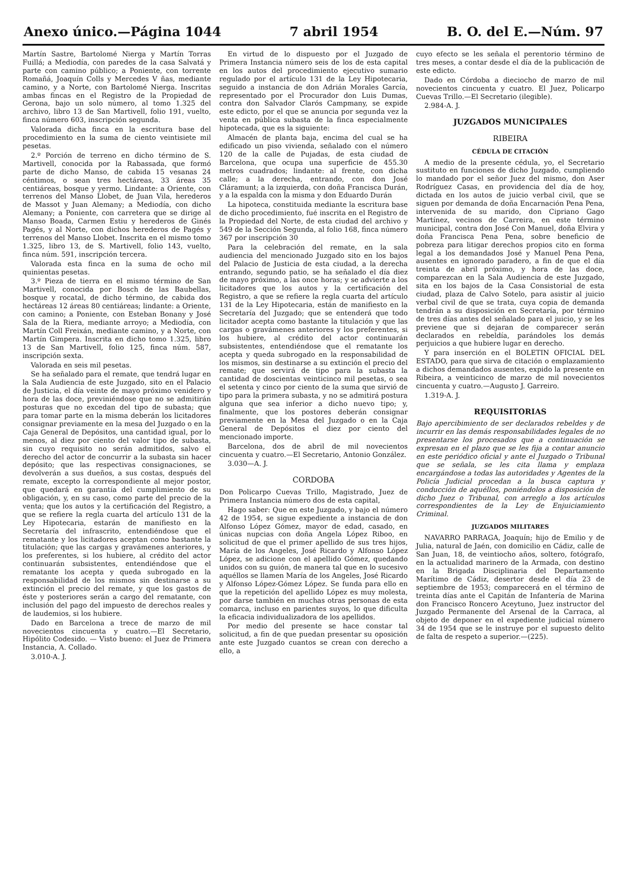Anexo único.—Página 1044 7 abril 1954 B. O. del E.—Núm. 97
Martín Sastre, Bartolomé Nierga y Martín Torras Fuillá; a Mediodía, con paredes de la casa Salvatá y parte con camino público; a Poniente, con torrente Romañá, Joaquín Colls y Mercedes V ñas, mediante camino, y a Norte, con Bartolomé Nierga. Inscritas ambas fincas en el Registro de la Propiedad de Gerona, bajo un solo número, al tomo 1.325 del archivo, libro 13 de San Martivell, folio 191, vuelto, finca número 603, inscripción segunda.
Valorada dicha finca en la escritura base del procedimiento en la suma de ciento veintisiete mil pesetas.
2.º Porción de terreno en dicho término de S. Martivell, conocida por la Rabassada, que formó parte de dicho Manso, de cabida 15 vesanas 24 céntimos, o sean tres hectáreas, 33 áreas 35 centiáreas, bosque y yermo. Lindante: a Oriente, con terrenos del Manso Llobet, de Juan Vila, herederos de Massot y Juan Alemany; a Mediodía, con dicho Alemany; a Poniente, con carretera que se dirige al Manso Boada, Carmen Estiu y herederos de Ginés Pagés, y al Norte, con dichos herederos de Pagés y terrenos del Manso Llobet. Inscrita en el mismo tomo 1.325, libro 13, de S. Martivell, folio 143, vuelto, finca núm. 591, inscripción tercera.
Valorada esta finca en la suma de ocho mil quinientas pesetas.
3.º Pieza de tierra en el mismo término de San Martivell, conocida por Bosch de las Baubellas, bosque y rocatal, de dicho término, de cabida dos hectáreas 12 áreas 80 centiáreas; lindante: a Oriente, con camino; a Poniente, con Esteban Bonany y José Sala de la Riera, mediante arroyo; a Mediodía, con Martín Coll Freixán, mediante camino, y a Norte, con Martín Gimpera. Inscrita en dicho tomo 1.325, libro 13 de San Martivell, folio 125, finca núm. 587, inscripción sexta.
Valorada en seis mil pesetas.
Se ha señalado para el remate, que tendrá lugar en la Sala Audiencia de este Juzgado, sito en el Palacio de Justicia, el día veinte de mayo próximo venidero y hora de las doce, previniéndose que no se admitirán posturas que no excedan del tipo de subasta; que para tomar parte en la misma deberán los licitadores consignar previamente en la mesa del Juzgado o en la Caja General de Depósitos, una cantidad igual, por lo menos, al diez por ciento del valor tipo de subasta, sin cuyo requisito no serán admitidos, salvo el derecho del actor de concurrir a la subasta sin hacer depósito; que las respectivas consignaciones, se devolverán a sus dueños, a sus costas, después del remate, excepto la correspondiente al mejor postor, que quedará en garantía del cumplimiento de su obligación, y, en su caso, como parte del precio de la venta; que los autos y la certificación del Registro, a que se refiere la regla cuarta del artículo 131 de la Ley Hipotecaria, estarán de manifiesto en la Secretaría del infrascrito, entendiéndose que el rematante y los licitadores aceptan como bastante la titulación; que las cargas y gravámenes anteriores, y los preferentes, si los hubiere, al crédito del actor continuarán subsistentes, entendiéndose que el rematante los acepta y queda subrogado en la responsabilidad de los mismos sin destinarse a su extinción el precio del remate, y que los gastos de éste y posteriores serán a cargo del rematante, con inclusión del pago del impuesto de derechos reales y de laudemios, si los hubiere.
Dado en Barcelona a trece de marzo de mil novecientos cincuenta y cuatro.—El Secretario, Hipólito Codesido. — Visto bueno: el Juez de Primera Instancia, A. Collado.
3.010-A. J.
En virtud de lo dispuesto por el Juzgado de Primera Instancia número seis de los de esta capital en los autos del procedimiento ejecutivo sumario regulado por el artículo 131 de la Ley Hipotecaria, seguido a instancia de don Adrián Morales García, representado por el Procurador don Luis Dumas, contra don Salvador Clarós Campmany, se expide este edicto, por el que se anuncia por segunda vez la venta en pública subasta de la finca especialmente hipotecada, que es la siguiente:
Almacén de planta baja, encima del cual se ha edificado un piso vivienda, señalado con el número 120 de la calle de Pujadas, de esta ciudad de Barcelona, que ocupa una superficie de 455.30 metros cuadrados; lindante: al frente, con dicha calle; a la derecha, entrando, con don José Cláramunt; a la izquierda, con doña Francisca Durán, y a la espalda con la misma y don Eduardo Durán
La hipoteca, constituida mediante la escritura base de dicho procedimiento, fué inscrita en el Registro de la Propiedad del Norte, de esta ciudad del archivo y 549 de la Sección Segunda, al folio 168, finca número 367 por inscripción 30
Para la celebración del remate, en la sala audiencia del mencionado Juzgado sito en los bajos del Palacio de Justicia de esta ciudad, a la derecha entrando, segundo patio, se ha señalado el día diez de mayo próximo, a las once horas; y se advierte a los licitadores que los autos y la certificación del Registro, a que se refiere la regla cuarta del artículo 131 de la Ley Hipotecaria, están de manifiesto en la Secretaría del Juzgado; que se entenderá que todo licitador acepta como bastante la titulación y que las cargas o gravámenes anteriores y los preferentes, si los hubiere, al crédito del actor continuarán subsistentes, entendiéndose que el rematante los acepta y queda subrogado en la responsabilidad de los mismos, sin destinarse a su extinción el precio del remate; que servirá de tipo para la subasta la cantidad de doscientas veinticinco mil pesetas, o sea el setenta y cinco por ciento de la suma que sirvió de tipo para la primera subasta, y no se admitirá postura alguna que sea inferior a dicho nuevo tipo; y, finalmente, que los postores deberán consignar previamente en la Mesa del Juzgado o en la Caja General de Depósitos el diez por ciento del mencionado importe.
Barcelona, dos de abril de mil novecientos cincuenta y cuatro.—El Secretario, Antonio González.
3.030—A. J.
CORDOBA
Don Policarpo Cuevas Trillo, Magistrado, Juez de Primera Instancia número dos de esta capital,
Hago saber: Que en este Juzgado, y bajo el número 42 de 1954, se sigue expediente a instancia de don Alfonso López Gómez, mayor de edad, casado, en únicas nupcias con doña Angela López Riboo, en solicitud de que el primer apellido de sus tres hijos, María de los Angeles, José Ricardo y Alfonso López López, se adicione con el apellido Gómez, quedando unidos con su guión, de manera tal que en lo sucesivo aquéllos se llamen María de los Angeles, José Ricardo y Alfonso López-Gómez López. Se funda para ello en que la repetición del apellido López es muy molesta, por darse también en muchas otras personas de esta comarca, incluso en parientes suyos, lo que dificulta la eficacia individualizadora de los apellidos.
Por medio del presente se hace constar tal solicitud, a fin de que puedan presentar su oposición ante este Juzgado cuantos se crean con derecho a ello, a
cuyo efecto se les señala el perentorio término de tres meses, a contar desde el día de la publicación de este edicto.
Dado en Córdoba a dieciocho de marzo de mil novecientos cincuenta y cuatro. El Juez, Policarpo Cuevas Trillo.—El Secretario (ilegible).
2.984-A. J.
JUZGADOS MUNICIPALES
RIBEIRA
CÉDULA DE CITACIÓN
A medio de la presente cédula, yo, el Secretario sustituto en funciones de dicho Juzgado, cumpliendo lo mandado por el señor Juez del mismo, don Aser Rodríguez Casas, en providencia del día de hoy, dictada en los autos de juicio verbal civil, que se siguen por demanda de doña Encarnación Pena Pena, intervenida de su marido, don Cipriano Gago Martínez, vecinos de Carreira, en este término municipal, contra don José Con Manuel, doña Elvira y doña Francisca Pena Pena, sobre beneficio de pobreza para litigar derechos propios cito en forma legal a los demandados José y Manuel Pena Pena, ausentes en ignorado paradero, a fin de que el día treinta de abril próximo, y hora de las doce, comparezcan en la Sala Audiencia de este Juzgado, sita en los bajos de la Casa Consistorial de esta ciudad, plaza de Calvo Sotelo, para asistir al juicio verbal civil de que se trata, cuya copia de demanda tendrán a su disposición en Secretaría, por término de tres días antes del señalado para el juicio, y se les previene que si dejaran de comparecer serán declarados en rebeldía, parándoles los demás perjuicios a que hubiere lugar en derecho.
Y para inserción en el BOLETIN OFICIAL DEL ESTADO, para que sirva de citación o emplazamiento a dichos demandados ausentes, expido la presente en Ribeira, a veinticinco de marzo de mil novecientos cincuenta y cuatro.—Augusto J. Garreiro.
1.319-A. J.
REQUISITORIAS
Bajo apercibimiento de ser declarados rebeldes y de incurrir en las demás responsabilidades legales de no presentarse los procesados que a continuación se expresan en el plazo que se les fija a contar anuncio en este periódico oficial y ante el Juzgado o Tribunal que se señala, se les cita llama y emplaza encargándose a todas las autoridades y Agentes de la Policía Judicial procedan a la busca captura y conducción de aquéllos, poniéndolos a disposición de dicho Juez o Tribunal, con arreglo a los artículos correspondientes de la Ley de Enjuiciamiento Criminal.
JUZGADOS MILITARES
NAVARRO PARRAGA, Joaquín; hijo de Emilio y de Julia, natural de Jaén, con domicilio en Cádiz, calle de San Juan, 18, de veintiocho años, soltero, fotógrafo, en la actualidad marinero de la Armada, con destino en la Brigada Disciplinaria del Departamento Marítimo de Cádiz, desertor desde el día 23 de septiembre de 1953; comparecerá en el término de treinta días ante el Capitán de Infantería de Marina don Francisco Roncero Aceytuno, Juez instructor del Juzgado Permanente del Arsenal de la Carraca, al objeto de deponer en el expediente judicial número 34 de 1954 que se le instruye por el supuesto delito de falta de respeto a superior.—(225).